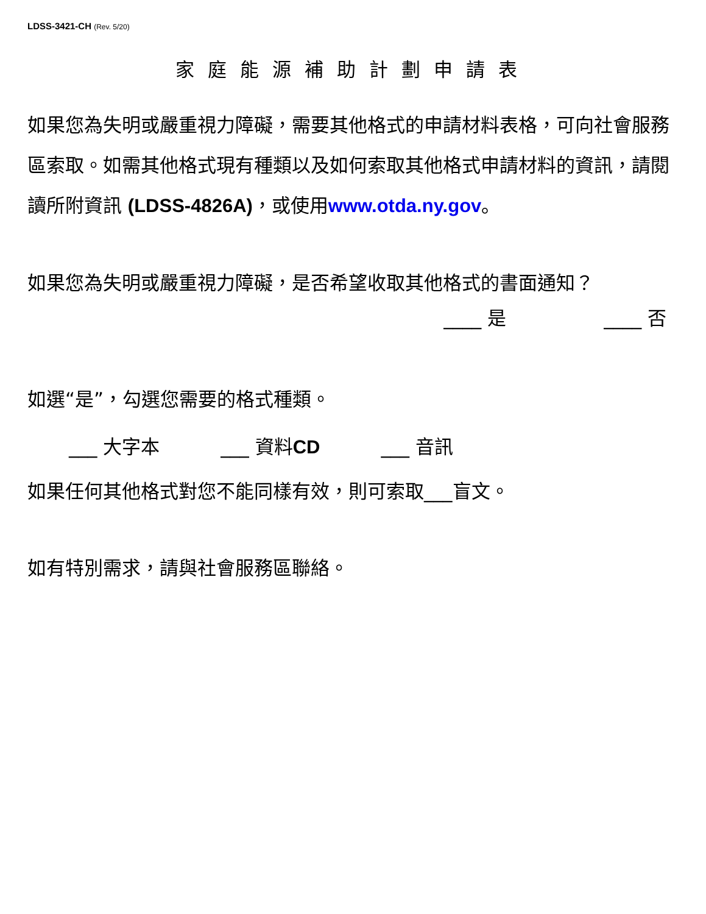LDSS-3421-CH (Rev. 5/20)
家庭能源補助計劃申請表
如果您為失明或嚴重視力障礙，需要其他格式的申請材料表格，可向社會服務區索取。如需其他格式現有種類以及如何索取其他格式申請材料的資訊，請閱讀所附資訊 (LDSS-4826A)，或使用www.otda.ny.gov。
如果您為失明或嚴重視力障礙，是否希望收取其他格式的書面通知？
____ 是 ____ 否
如選“是”，勾選您需要的格式種類。
___ 大字本 ___ 資料CD ___ 音訊
如果任何其他格式對您不能同樣有效，則可索取___盲文。
如有特別需求，請與社會服務區聯絡。